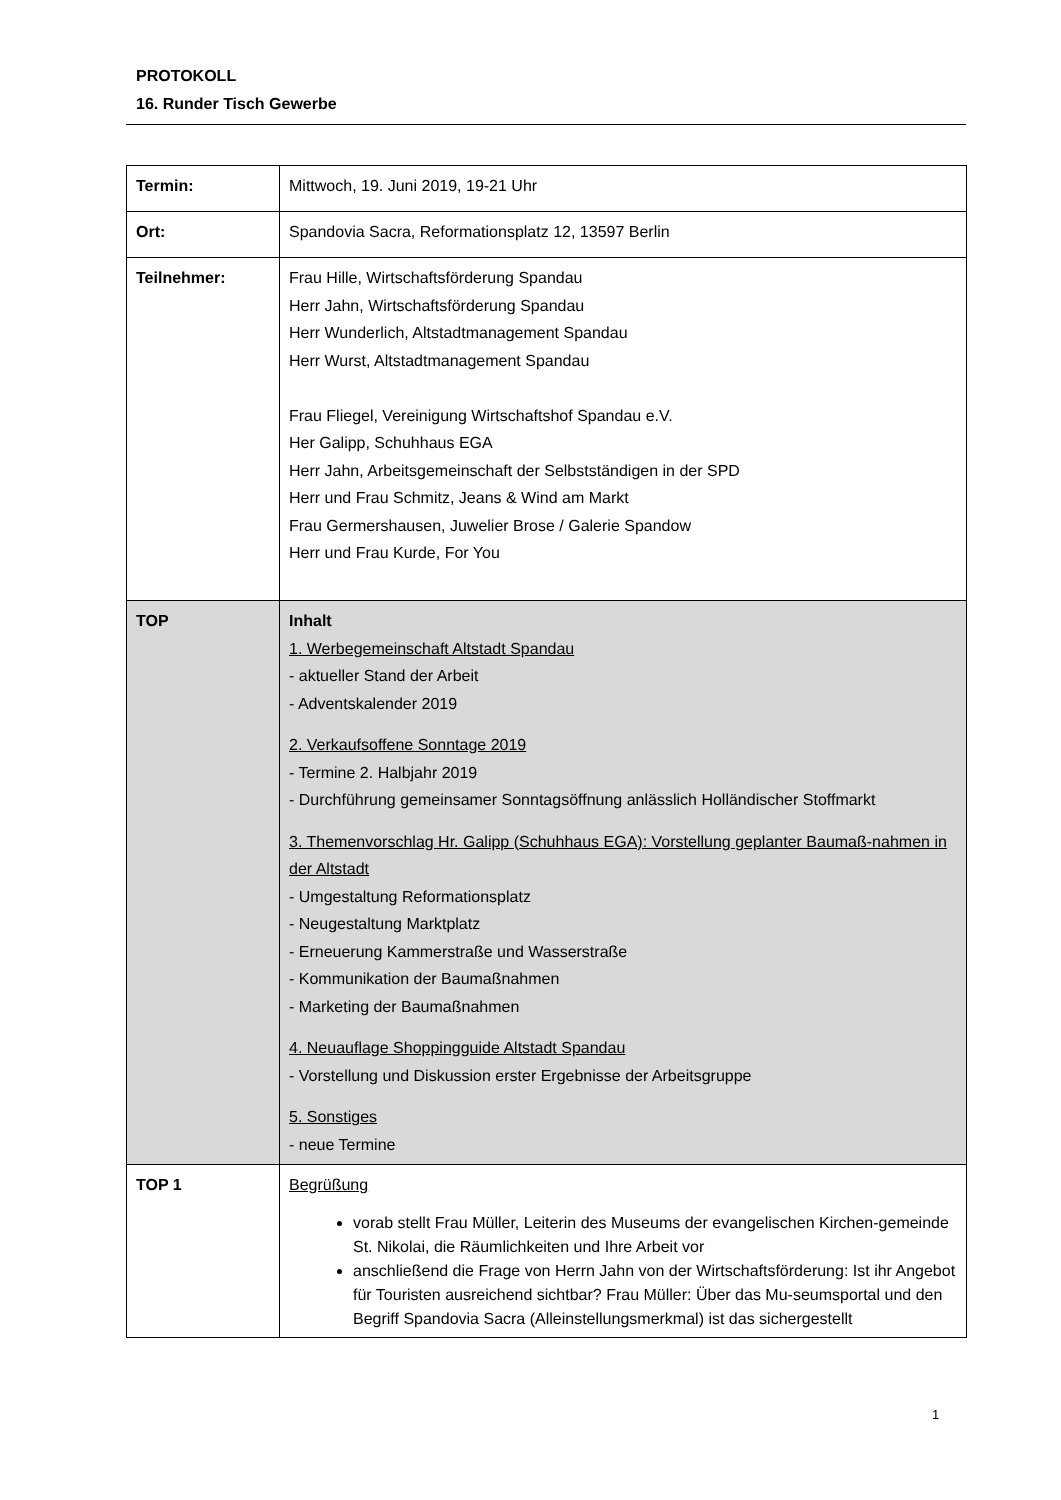PROTOKOLL
16. Runder Tisch Gewerbe
| Termin: | Mittwoch, 19. Juni 2019, 19-21 Uhr |
| Ort: | Spandovia Sacra, Reformationsplatz 12, 13597 Berlin |
| Teilnehmer: | Frau Hille, Wirtschaftsförderung Spandau Herr Jahn, Wirtschaftsförderung Spandau Herr Wunderlich, Altstadtmanagement Spandau Herr Wurst, Altstadtmanagement Spandau Frau Fliegel, Vereinigung Wirtschaftshof Spandau e.V. Her Galipp, Schuhhaus EGA Herr Jahn, Arbeitsgemeinschaft der Selbstständigen in der SPD Herr und Frau Schmitz, Jeans & Wind am Markt Frau Germershausen, Juwelier Brose / Galerie Spandow Herr und Frau Kurde, For You |
| TOP | Inhalt 1. Werbegemeinschaft Altstadt Spandau - aktueller Stand der Arbeit - Adventskalender 2019 2. Verkaufsoffene Sonntage 2019 - Termine 2. Halbjahr 2019 - Durchführung gemeinsamer Sonntagsöffnung anlässlich Holländischer Stoffmarkt 3. Themenvorschlag Hr. Galipp (Schuhhaus EGA): Vorstellung geplanter Baumaß-nahmen in der Altstadt - Umgestaltung Reformationsplatz - Neugestaltung Marktplatz - Erneuerung Kammerstraße und Wasserstraße - Kommunikation der Baumaßnahmen - Marketing der Baumaßnahmen 4. Neuauflage Shoppingguide Altstadt Spandau - Vorstellung und Diskussion erster Ergebnisse der Arbeitsgruppe 5. Sonstiges - neue Termine |
| TOP 1 | Begrüßung vorab stellt Frau Müller, Leiterin des Museums der evangelischen Kirchen-gemeinde St. Nikolai, die Räumlichkeiten und Ihre Arbeit vor anschließend die Frage von Herrn Jahn von der Wirtschaftsförderung: Ist ihr Angebot für Touristen ausreichend sichtbar? Frau Müller: Über das Mu-seumsportal und den Begriff Spandovia Sacra (Alleinstellungsmerkmal) ist das sichergestellt |
1